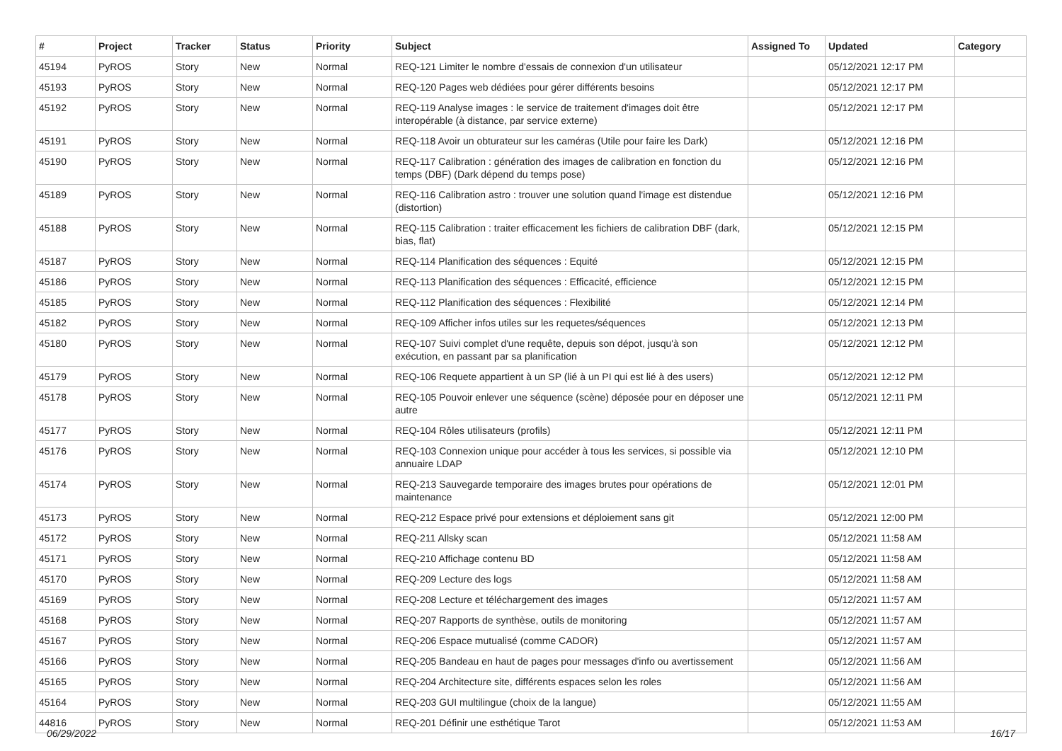| # | Project | Tracker | Status | Priority | Subject | Assigned To | Updated | Category |
| --- | --- | --- | --- | --- | --- | --- | --- | --- |
| 45194 | PyROS | Story | New | Normal | REQ-121 Limiter le nombre d'essais de connexion d'un utilisateur | | 05/12/2021 12:17 PM | |
| 45193 | PyROS | Story | New | Normal | REQ-120 Pages web dédiées pour gérer différents besoins | | 05/12/2021 12:17 PM | |
| 45192 | PyROS | Story | New | Normal | REQ-119 Analyse images : le service de traitement d'images doit être interopérable (à distance, par service externe) | | 05/12/2021 12:17 PM | |
| 45191 | PyROS | Story | New | Normal | REQ-118 Avoir un obturateur sur les caméras (Utile pour faire les Dark) | | 05/12/2021 12:16 PM | |
| 45190 | PyROS | Story | New | Normal | REQ-117 Calibration : génération des images de calibration en fonction du temps (DBF) (Dark dépend du temps pose) | | 05/12/2021 12:16 PM | |
| 45189 | PyROS | Story | New | Normal | REQ-116 Calibration astro : trouver une solution quand l'image est distendue (distortion) | | 05/12/2021 12:16 PM | |
| 45188 | PyROS | Story | New | Normal | REQ-115 Calibration : traiter efficacement les fichiers de calibration DBF (dark, bias, flat) | | 05/12/2021 12:15 PM | |
| 45187 | PyROS | Story | New | Normal | REQ-114 Planification des séquences : Equité | | 05/12/2021 12:15 PM | |
| 45186 | PyROS | Story | New | Normal | REQ-113 Planification des séquences : Efficacité, efficience | | 05/12/2021 12:15 PM | |
| 45185 | PyROS | Story | New | Normal | REQ-112 Planification des séquences : Flexibilité | | 05/12/2021 12:14 PM | |
| 45182 | PyROS | Story | New | Normal | REQ-109 Afficher infos utiles sur les requetes/séquences | | 05/12/2021 12:13 PM | |
| 45180 | PyROS | Story | New | Normal | REQ-107 Suivi complet d'une requête, depuis son dépot, jusqu'à son exécution, en passant par sa planification | | 05/12/2021 12:12 PM | |
| 45179 | PyROS | Story | New | Normal | REQ-106 Requete appartient à un SP (lié à un PI qui est lié à des users) | | 05/12/2021 12:12 PM | |
| 45178 | PyROS | Story | New | Normal | REQ-105 Pouvoir enlever une séquence (scène) déposée pour en déposer une autre | | 05/12/2021 12:11 PM | |
| 45177 | PyROS | Story | New | Normal | REQ-104 Rôles utilisateurs (profils) | | 05/12/2021 12:11 PM | |
| 45176 | PyROS | Story | New | Normal | REQ-103 Connexion unique pour accéder à tous les services, si possible via annuaire LDAP | | 05/12/2021 12:10 PM | |
| 45174 | PyROS | Story | New | Normal | REQ-213 Sauvegarde temporaire des images brutes pour opérations de maintenance | | 05/12/2021 12:01 PM | |
| 45173 | PyROS | Story | New | Normal | REQ-212 Espace privé pour extensions et déploiement sans git | | 05/12/2021 12:00 PM | |
| 45172 | PyROS | Story | New | Normal | REQ-211 Allsky scan | | 05/12/2021 11:58 AM | |
| 45171 | PyROS | Story | New | Normal | REQ-210 Affichage contenu BD | | 05/12/2021 11:58 AM | |
| 45170 | PyROS | Story | New | Normal | REQ-209 Lecture des logs | | 05/12/2021 11:58 AM | |
| 45169 | PyROS | Story | New | Normal | REQ-208 Lecture et téléchargement des images | | 05/12/2021 11:57 AM | |
| 45168 | PyROS | Story | New | Normal | REQ-207 Rapports de synthèse, outils de monitoring | | 05/12/2021 11:57 AM | |
| 45167 | PyROS | Story | New | Normal | REQ-206 Espace mutualisé (comme CADOR) | | 05/12/2021 11:57 AM | |
| 45166 | PyROS | Story | New | Normal | REQ-205 Bandeau en haut de pages pour messages d'info ou avertissement | | 05/12/2021 11:56 AM | |
| 45165 | PyROS | Story | New | Normal | REQ-204 Architecture site, différents espaces selon les roles | | 05/12/2021 11:56 AM | |
| 45164 | PyROS | Story | New | Normal | REQ-203 GUI multilingue (choix de la langue) | | 05/12/2021 11:55 AM | |
| 44816 | PyROS | Story | New | Normal | REQ-201 Définir une esthétique Tarot | | 05/12/2021 11:53 AM | |
06/29/2022 16/17